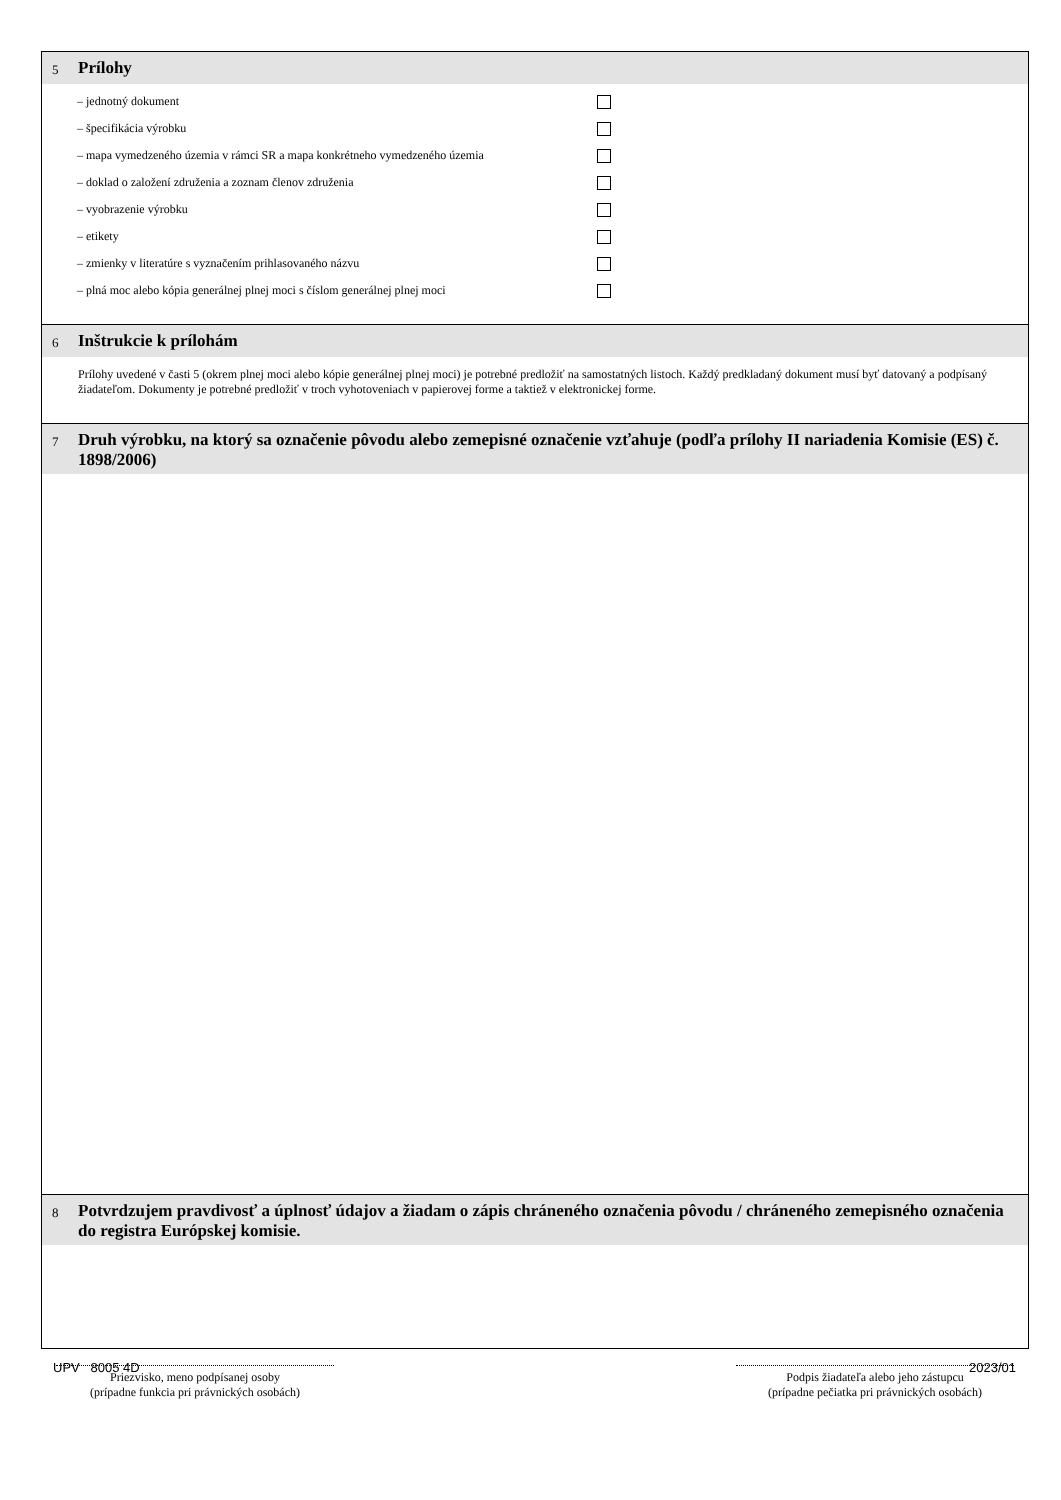5 Prílohy
– jednotný dokument
– špecifikácia výrobku
– mapa vymedzeného územia v rámci SR a mapa konkrétneho vymedzeného územia
– doklad o založení združenia a zoznam členov združenia
– vyobrazenie výrobku
– etikety
– zmienky v literatúre s vyznačením prihlasovaného názvu
– plná moc alebo kópia generálnej plnej moci s číslom generálnej plnej moci
6 Inštrukcie k prílohám
Prílohy uvedené v časti 5 (okrem plnej moci alebo kópie generálnej plnej moci) je potrebné predložiť na samostatných listoch. Každý predkladaný dokument musí byť datovaný a podpísaný žiadateľom. Dokumenty je potrebné predložiť v troch vyhotoveniach v papierovej forme a taktiež v elektronickej forme.
7 Druh výrobku, na ktorý sa označenie pôvodu alebo zemepisné označenie vzťahuje (podľa prílohy II nariadenia Komisie (ES) č. 1898/2006)
8 Potvrdzujem pravdivosť a úplnosť údajov a žiadam o zápis chráneného označenia pôvodu / chráneného zemepisného označenia do registra Európskej komisie.
Priezvisko, meno podpísanej osoby
(prípadne funkcia pri právnických osobách)
Podpis žiadateľa alebo jeho zástupcu
(prípadne pečiatka pri právnických osobách)
UPV 8005 4D 2023/01